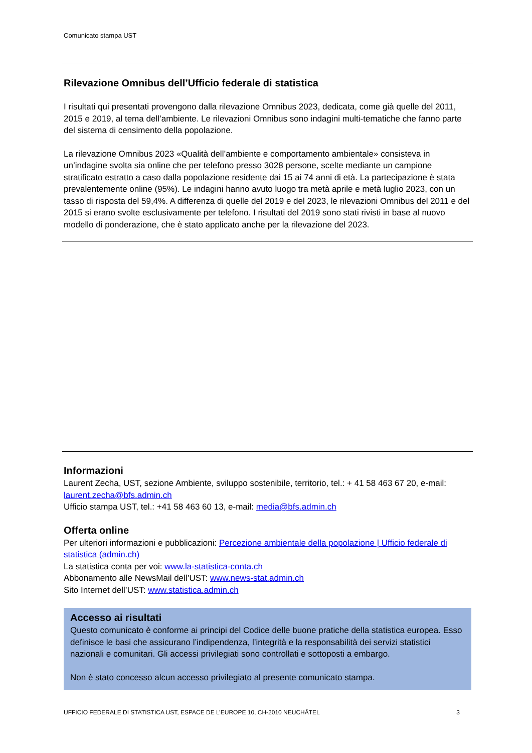Comunicato stampa UST
Rilevazione Omnibus dell’Ufficio federale di statistica
I risultati qui presentati provengono dalla rilevazione Omnibus 2023, dedicata, come già quelle del 2011, 2015 e 2019, al tema dell’ambiente. Le rilevazioni Omnibus sono indagini multi-tematiche che fanno parte del sistema di censimento della popolazione.
La rilevazione Omnibus 2023 «Qualità dell’ambiente e comportamento ambientale» consisteva in un’indagine svolta sia online che per telefono presso 3028 persone, scelte mediante un campione stratificato estratto a caso dalla popolazione residente dai 15 ai 74 anni di età. La partecipazione è stata prevalentemente online (95%). Le indagini hanno avuto luogo tra metà aprile e metà luglio 2023, con un tasso di risposta del 59,4%. A differenza di quelle del 2019 e del 2023, le rilevazioni Omnibus del 2011 e del 2015 si erano svolte esclusivamente per telefono. I risultati del 2019 sono stati rivisti in base al nuovo modello di ponderazione, che è stato applicato anche per la rilevazione del 2023.
Informazioni
Laurent Zecha, UST, sezione Ambiente, sviluppo sostenibile, territorio, tel.: + 41 58 463 67 20, e-mail: laurent.zecha@bfs.admin.ch
Ufficio stampa UST, tel.: +41 58 463 60 13, e-mail: media@bfs.admin.ch
Offerta online
Per ulteriori informazioni e pubblicazioni: Percezione ambientale della popolazione | Ufficio federale di statistica (admin.ch)
La statistica conta per voi: www.la-statistica-conta.ch
Abbonamento alle NewsMail dell’UST: www.news-stat.admin.ch
Sito Internet dell’UST: www.statistica.admin.ch
Accesso ai risultati
Questo comunicato è conforme ai principi del Codice delle buone pratiche della statistica europea. Esso definisce le basi che assicurano l’indipendenza, l’integrità e la responsabilità dei servizi statistici nazionali e comunitari. Gli accessi privilegiati sono controllati e sottoposti a embargo.
Non è stato concesso alcun accesso privilegiato al presente comunicato stampa.
UFFICIO FEDERALE DI STATISTICA UST, ESPACE DE L’EUROPE 10, CH-2010 NEUCHÂTEL 3